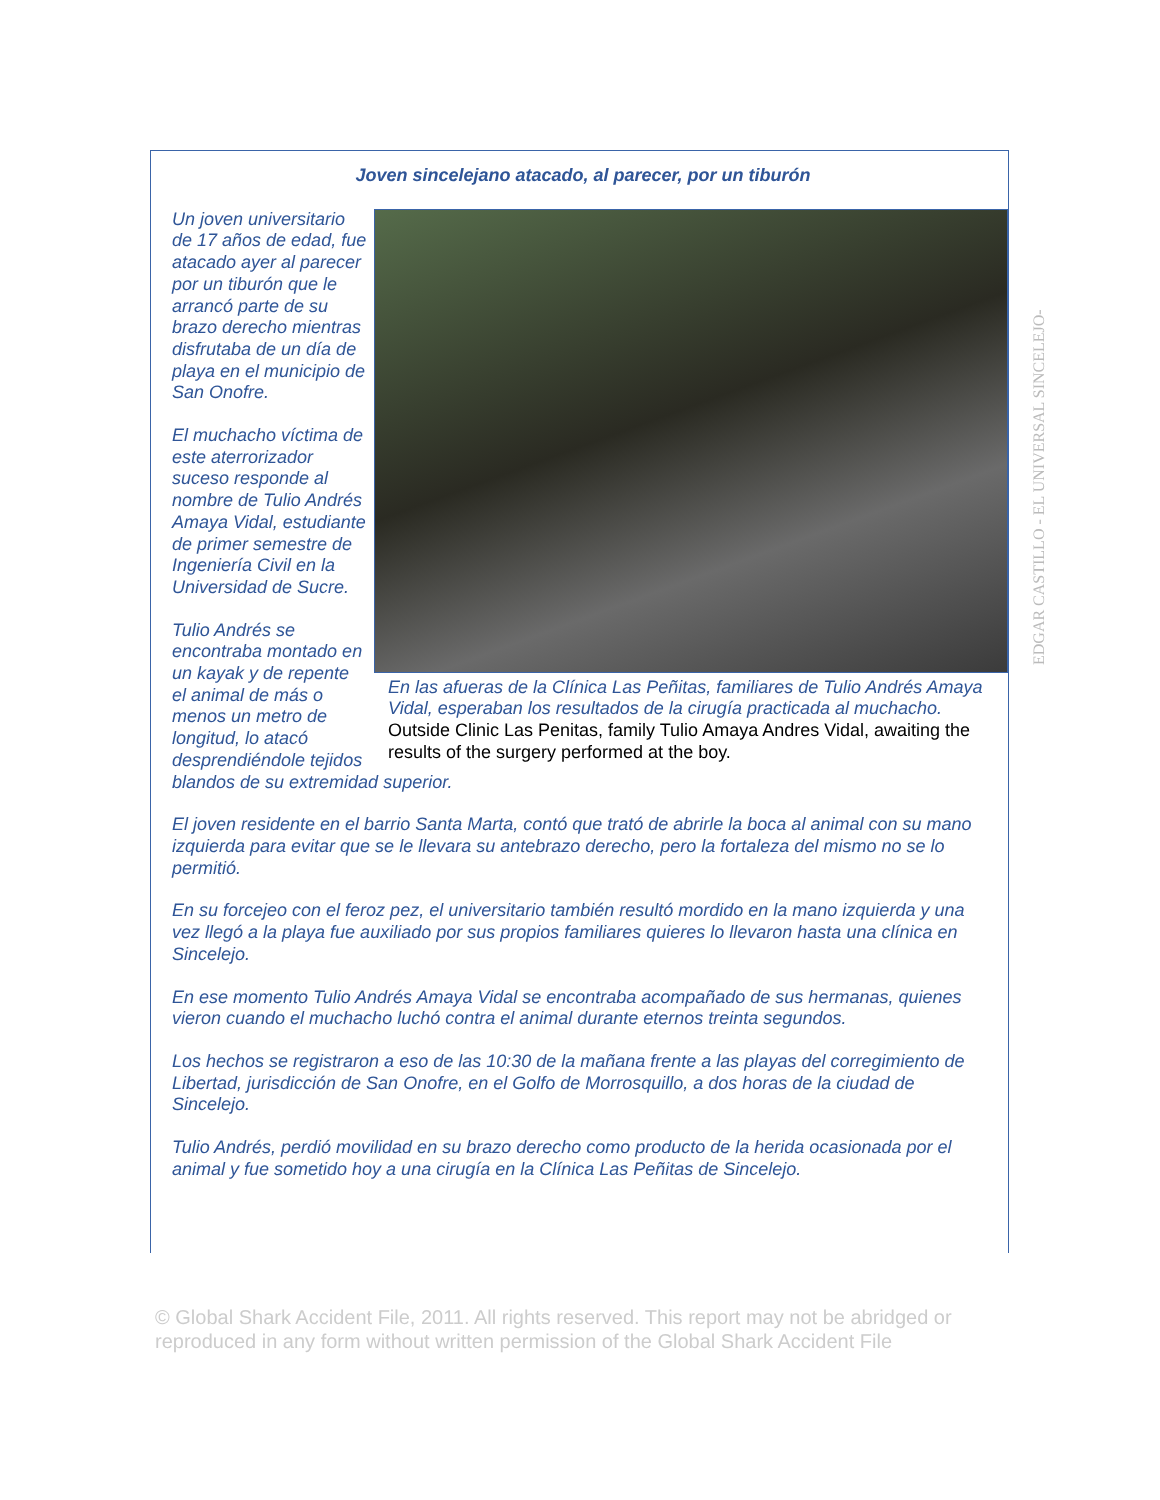Joven sincelejano atacado, al parecer, por un tiburón
En las afueras de la Clínica Las Peñitas, familiares de Tulio Andrés Amaya Vidal, esperaban los resultados de la cirugía practicada al muchacho.
Outside Clinic Las Penitas, family Tulio Amaya Andres Vidal, awaiting the results of the surgery performed at the boy.
Un joven universitario de 17 años de edad, fue atacado ayer al parecer por un tiburón que le arrancó parte de su brazo derecho mientras disfrutaba de un día de playa en el municipio de San Onofre.
El muchacho víctima de este aterrorizador suceso responde al nombre de Tulio Andrés Amaya Vidal, estudiante de primer semestre de Ingeniería Civil en la Universidad de Sucre.
Tulio Andrés se encontraba montado en un kayak y de repente el animal de más o menos un metro de longitud, lo atacó desprendiéndole tejidos blandos de su extremidad superior.
El joven residente en el barrio Santa Marta, contó que trató de abrirle la boca al animal con su mano izquierda para evitar que se le llevara su antebrazo derecho, pero la fortaleza del mismo no se lo permitió.
En su forcejeo con el feroz pez, el universitario también resultó mordido en la mano izquierda y una vez llegó a la playa fue auxiliado por sus propios familiares quieres lo llevaron hasta una clínica en Sincelejo.
En ese momento Tulio Andrés Amaya Vidal se encontraba acompañado de sus hermanas, quienes vieron cuando el muchacho luchó contra el animal durante eternos treinta segundos.
Los hechos se registraron a eso de las 10:30 de la mañana frente a las playas del corregimiento de Libertad, jurisdicción de San Onofre, en el Golfo de Morrosquillo, a dos horas de la ciudad de Sincelejo.
Tulio Andrés, perdió movilidad en su brazo derecho como producto de la herida ocasionada por el animal y fue sometido hoy a una cirugía en la Clínica Las Peñitas de Sincelejo.
EDGAR CASTILLO - EL UNIVERSAL SINCELEJO-
© Global Shark Accident File, 2011. All rights reserved. This report may not be abridged or reproduced in any form without written permission of the Global Shark Accident File